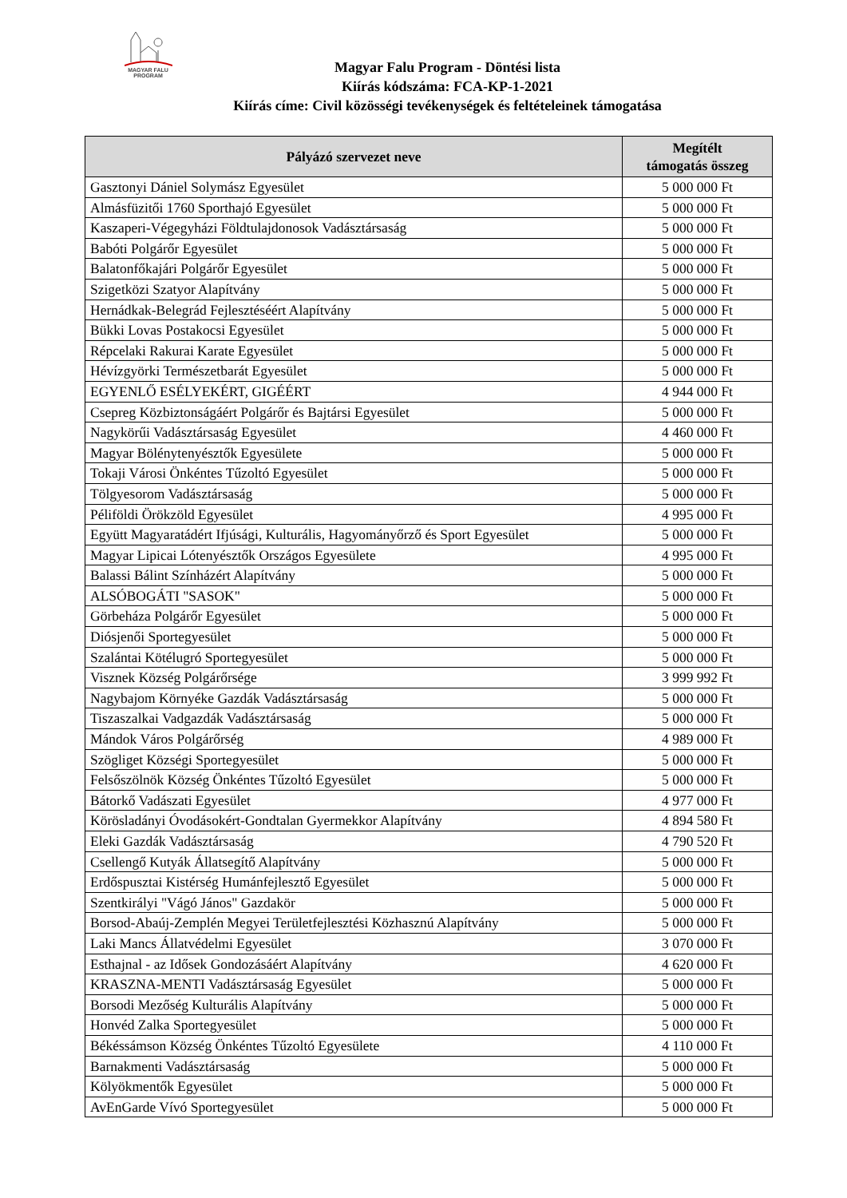MAGYAR FALU
PROGRAM
Magyar Falu Program - Döntési lista
Kiírás kódszáma: FCA-KP-1-2021
Kiírás címe: Civil közösségi tevékenységek és feltételeinek támogatása
| Pályázó szervezet neve | Megítélt támogatás összeg |
| --- | --- |
| Gasztonyi Dániel Solymász Egyesület | 5 000 000 Ft |
| Almásfüzitői 1760 Sporthajó Egyesület | 5 000 000 Ft |
| Kaszaperi-Végegyházi Földtulajdonosok Vadásztársaság | 5 000 000 Ft |
| Babóti Polgárőr Egyesület | 5 000 000 Ft |
| Balatonfőkajári Polgárőr Egyesület | 5 000 000 Ft |
| Szigetközi Szatyor Alapítvány | 5 000 000 Ft |
| Hernádkak-Belegrád Fejlesztéséért Alapítvány | 5 000 000 Ft |
| Bükki Lovas Postakocsi Egyesület | 5 000 000 Ft |
| Répcelaki Rakurai Karate Egyesület | 5 000 000 Ft |
| Hévízgyörki Természetbarát Egyesület | 5 000 000 Ft |
| EGYENLŐ ESÉLYEKÉRT, GIGÉÉRT | 4 944 000 Ft |
| Csepreg Közbiztonságáért Polgárőr és Bajtársi Egyesület | 5 000 000 Ft |
| Nagykörűi Vadásztársaság Egyesület | 4 460 000 Ft |
| Magyar Bölénytenyésztők Egyesülete | 5 000 000 Ft |
| Tokaji Városi Önkéntes Tűzoltó Egyesület | 5 000 000 Ft |
| Tölgyesorom Vadásztársaság | 5 000 000 Ft |
| Péliföldi Örökzöld Egyesület | 4 995 000 Ft |
| Együtt Magyaratádért Ifjúsági, Kulturális, Hagyományőrző és Sport Egyesület | 5 000 000 Ft |
| Magyar Lipicai Lótenyésztők Országos Egyesülete | 4 995 000 Ft |
| Balassi Bálint Színházért Alapítvány | 5 000 000 Ft |
| ALSÓBOGÁTI "SASOK" | 5 000 000 Ft |
| Görbeháza Polgárőr Egyesület | 5 000 000 Ft |
| Diósjenői Sportegyesület | 5 000 000 Ft |
| Szalántai Kötélugró Sportegyesület | 5 000 000 Ft |
| Visznek Község Polgárőrsége | 3 999 992 Ft |
| Nagybajom Környéke Gazdák Vadásztársaság | 5 000 000 Ft |
| Tiszaszalkai Vadgazdák Vadásztársaság | 5 000 000 Ft |
| Mándok Város Polgárőrség | 4 989 000 Ft |
| Szögliget Községi Sportegyesület | 5 000 000 Ft |
| Felsőszölnök Község Önkéntes Tűzoltó Egyesület | 5 000 000 Ft |
| Bátorkő Vadászati Egyesület | 4 977 000 Ft |
| Körösladányi Óvodásokért-Gondtalan Gyermekkor Alapítvány | 4 894 580 Ft |
| Eleki Gazdák Vadásztársaság | 4 790 520 Ft |
| Csellengő Kutyák Állatsegítő Alapítvány | 5 000 000 Ft |
| Erdőspusztai Kistérség Humánfejlesztő Egyesület | 5 000 000 Ft |
| Szentkirályi "Vágó János" Gazdakör | 5 000 000 Ft |
| Borsod-Abaúj-Zemplén Megyei Területfejlesztési Közhasznú Alapítvány | 5 000 000 Ft |
| Laki Mancs Állatvédelmi Egyesület | 3 070 000 Ft |
| Esthajnal - az Idősek Gondozásáért Alapítvány | 4 620 000 Ft |
| KRASZNA-MENTI Vadásztársaság Egyesület | 5 000 000 Ft |
| Borsodi Mezőség Kulturális Alapítvány | 5 000 000 Ft |
| Honvéd Zalka Sportegyesület | 5 000 000 Ft |
| Békéssámson Község Önkéntes Tűzoltó Egyesülete | 4 110 000 Ft |
| Barnakmenti Vadásztársaság | 5 000 000 Ft |
| Kölyökmentők Egyesület | 5 000 000 Ft |
| AvEnGarde Vívó Sportegyesület | 5 000 000 Ft |